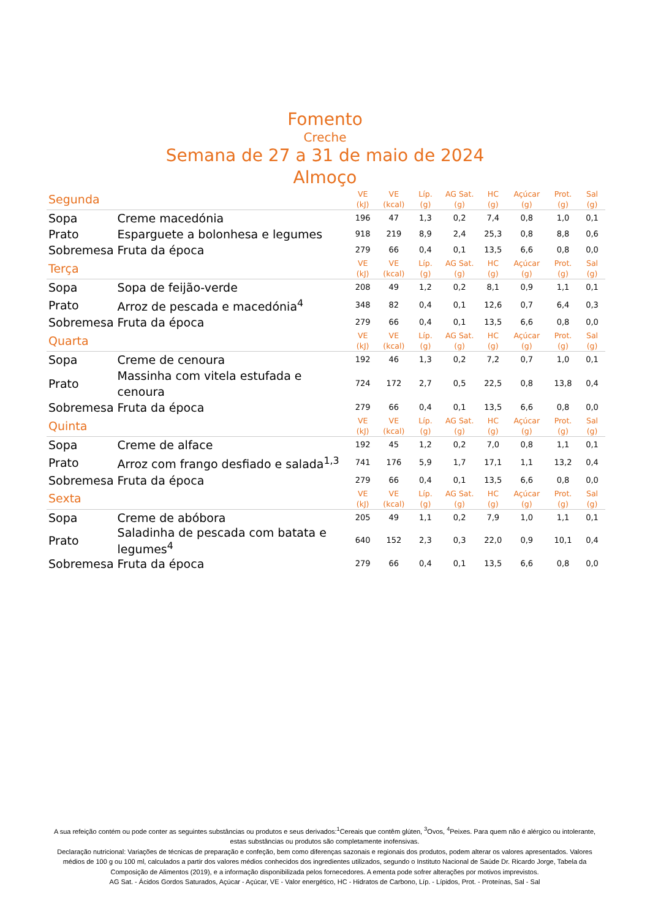Fomento
Creche
Semana de 27 a 31 de maio de 2024
Almoço
| Segunda | | VE (kJ) | VE (kcal) | Líp. (g) | AG Sat. (g) | HC (g) | Açúcar (g) | Prot. (g) | Sal (g) |
| --- | --- | --- | --- | --- | --- | --- | --- | --- | --- |
| Sopa | Creme macedónia | 196 | 47 | 1,3 | 0,2 | 7,4 | 0,8 | 1,0 | 0,1 |
| Prato | Esparguete a bolonhesa e legumes | 918 | 219 | 8,9 | 2,4 | 25,3 | 0,8 | 8,8 | 0,6 |
| Sobremesa | Fruta da época | 279 | 66 | 0,4 | 0,1 | 13,5 | 6,6 | 0,8 | 0,0 |
| Terça | | VE (kJ) | VE (kcal) | Líp. (g) | AG Sat. (g) | HC (g) | Açúcar (g) | Prot. (g) | Sal (g) |
| Sopa | Sopa de feijão-verde | 208 | 49 | 1,2 | 0,2 | 8,1 | 0,9 | 1,1 | 0,1 |
| Prato | Arroz de pescada e macedónia<sup>4</sup> | 348 | 82 | 0,4 | 0,1 | 12,6 | 0,7 | 6,4 | 0,3 |
| Sobremesa | Fruta da época | 279 | 66 | 0,4 | 0,1 | 13,5 | 6,6 | 0,8 | 0,0 |
| Quarta | | VE (kJ) | VE (kcal) | Líp. (g) | AG Sat. (g) | HC (g) | Açúcar (g) | Prot. (g) | Sal (g) |
| Sopa | Creme de cenoura | 192 | 46 | 1,3 | 0,2 | 7,2 | 0,7 | 1,0 | 0,1 |
| Prato | Massinha com vitela estufada e cenoura | 724 | 172 | 2,7 | 0,5 | 22,5 | 0,8 | 13,8 | 0,4 |
| Sobremesa | Fruta da época | 279 | 66 | 0,4 | 0,1 | 13,5 | 6,6 | 0,8 | 0,0 |
| Quinta | | VE (kJ) | VE (kcal) | Líp. (g) | AG Sat. (g) | HC (g) | Açúcar (g) | Prot. (g) | Sal (g) |
| Sopa | Creme de alface | 192 | 45 | 1,2 | 0,2 | 7,0 | 0,8 | 1,1 | 0,1 |
| Prato | Arroz com frango desfiado e salada<sup>1,3</sup> | 741 | 176 | 5,9 | 1,7 | 17,1 | 1,1 | 13,2 | 0,4 |
| Sobremesa | Fruta da época | 279 | 66 | 0,4 | 0,1 | 13,5 | 6,6 | 0,8 | 0,0 |
| Sexta | | VE (kJ) | VE (kcal) | Líp. (g) | AG Sat. (g) | HC (g) | Açúcar (g) | Prot. (g) | Sal (g) |
| Sopa | Creme de abóbora | 205 | 49 | 1,1 | 0,2 | 7,9 | 1,0 | 1,1 | 0,1 |
| Prato | Saladinha de pescada com batata e legumes<sup>4</sup> | 640 | 152 | 2,3 | 0,3 | 22,0 | 0,9 | 10,1 | 0,4 |
| Sobremesa | Fruta da época | 279 | 66 | 0,4 | 0,1 | 13,5 | 6,6 | 0,8 | 0,0 |
A sua refeição contém ou pode conter as seguintes substâncias ou produtos e seus derivados:<sup>1</sup>Cereais que contêm glúten, <sup>3</sup>Ovos, <sup>4</sup>Peixes. Para quem não é alérgico ou intolerante, estas substâncias ou produtos são completamente inofensivas.
Declaração nutricional: Variações de técnicas de preparação e confeção, bem como diferenças sazonais e regionais dos produtos, podem alterar os valores apresentados. Valores médios de 100 g ou 100 ml, calculados a partir dos valores médios conhecidos dos ingredientes utilizados, segundo o Instituto Nacional de Saúde Dr. Ricardo Jorge, Tabela da Composição de Alimentos (2019), e a informação disponibilizada pelos fornecedores. A ementa pode sofrer alterações por motivos imprevistos.
AG Sat. - Ácidos Gordos Saturados, Açúcar - Açúcar, VE - Valor energético, HC - Hidratos de Carbono, Líp. - Lípidos, Prot. - Proteínas, Sal - Sal